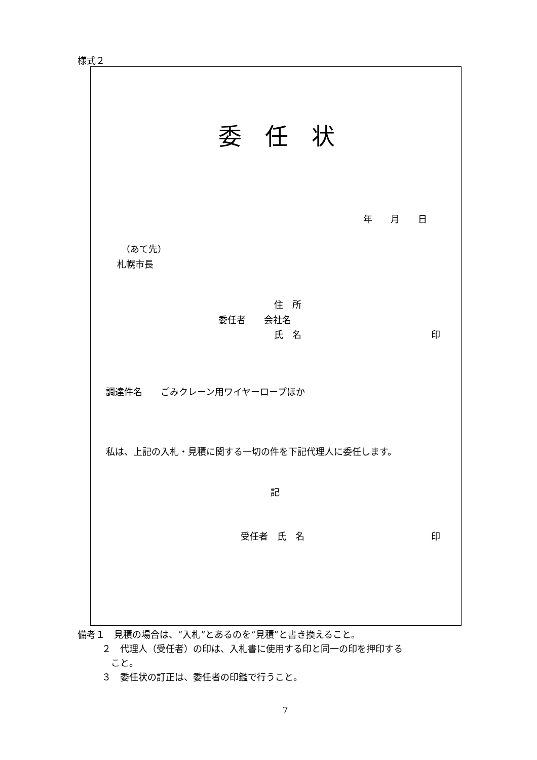様式２
委　任　状
年　　月　　日
（あて先）
札幌市長
住　所
委任者　　会社名
氏　名
印
調達件名　　ごみクレーン用ワイヤーロープほか
私は、上記の入札・見積に関する一切の件を下記代理人に委任します。
記
受任者　氏　名
印
備考１　見積の場合は、“入札”とあるのを“見積”と書き換えること。
２　代理人（受任者）の印は、入札書に使用する印と同一の印を押印する
こと。
３　委任状の訂正は、委任者の印鑑で行うこと。
7